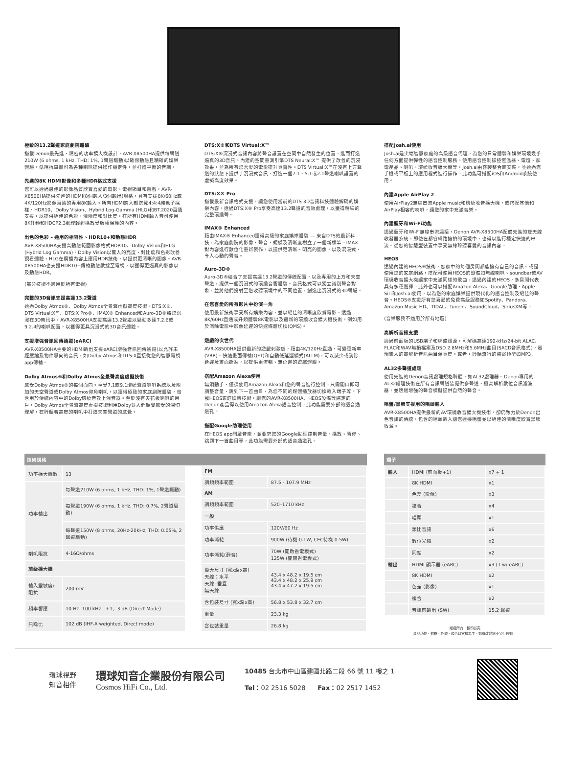極致的13.2聲道家庭劇院體驗
搭載Denon最先進、精密的功率擴大機設計，AVR-X8500HA提供每聲道210W (6 ohms, 1 kHz, THD: 1%, 1聲道驅動)以確保動態且精確的娛樂體驗。低阻抗單體可為各種喇叭提供操作穩定性，並打造平衡的音調。
先進的8K HDMI影像和多種HDR格式支援
您可以透過最佳的影像品質欣賞喜愛的電影、電視節目和遊戲，AVR-X8500HA提供先進的HDMI(8個輸入/3個輸出)規格，具有支援8K/60Hz或4K/120Hz影像直通的專用8K輸入。所有HDMI輸入都搭載4:4:4純色子採樣、HDR10、Dolby Vision、Hybrid Log-Gamma (HLG)和BT.2020直通支援，以提供絕佳的色彩、清晰度和對比度。在所有HDMI輸入皆可使用8K升頻和HDCP2.3處理輕鬆播放受版權保護的內容。
出色的色彩 – 通用的相容性、HDR10+和動態HDR
AVR-X8500HA支援高動態範圍影像格式HDR10、Dolby Vision和HLG (Hybrid Log Gamma)，Dolby Vision以驚人的亮度、對比度和色彩改善觀看體驗，HLG在廣播內容上應用HDR技術，以提供更清晰的圖像。AVR-X8500HA也支援HDR10+傳輸動態數據至電視，以獲得更逼真的影像以及動態HDR。
(部分技術不適用於所有電視)
完整的3D音訊支援高達13.2聲道
透過Dolby Atmos®、Dolby Atmos全景聲虛擬高度技術、DTS:X®、DTS Virtual:X™、DTS:X Pro®、IMAX® Enhanced和Auro-3D®將您沉浸在3D音訊中。AVR-X8500HA支援高達13.2聲道以驅動多達7.2.6或9.2.4的喇叭配置，以獲得更具沉浸式的3D音訊體驗。
支援增強音訊回傳通道(eARC)
AVR-X8500HA主要的HDMI輸出支援eARC(增強音訊回傳通道)以允許未經壓縮及物件導向的音訊，如Dolby Atmos和DTS:X直接從您的智慧電視app傳輸。
Dolby Atmos®和Dolby Atmos全景聲高度虛擬技術
感受Dolby Atmos®的每個面向。享受7.1或9.1環繞聲道喇叭系統以及附加的天空聲道或Dolby Atmos仰角喇叭，以獲得極致的家庭劇院體驗，包含用於傳統內容中的Dolby環繞音效上混音器。至於沒有天花板喇叭的用戶，Dolby Atmos全景聲高度虛擬技術利用Dolby對人們聽覺感受的深切理解，在聆聽者高度的喇叭中打造天空聲道的感覺。
DTS:X®和DTS Virtual:X™
DTS:X®沉浸式音訊內容將聲音設置在空間中自然發生的位置，進而打造逼真的3D音訊。內建的空間重測引擎DTS Neural:X™ 提供了改善的沉浸效果，並為所有您喜愛的電影提升真實性。DTS Virtual:X™在沒有上方聲道的狀態下提供了沉浸式音訊，打造一個7.1、5.1或2.1聲道喇叭設置的虛擬高度效果。
DTS:X® Pro
搭載最新音訊格式支援，讓您使用當前的DTS 3D音訊科技體驗解碼的娛樂內容。透過DTS:X® Pro享受高達13.2聲道的音效處理，以獲得精細的完整環繞聲。
IMAX® Enhanced
藉由IMAX® Enhanced獲得高級的家庭娛樂體驗 — 來自DTS的最新科技，為家庭劇院的影像、聲音、規模及清晰度樹立了一個新標竿。IMAX對內容進行數位化重新製作，以提供更清晰、明亮的圖像，以及沉浸式、令人心動的聲音。
Auro-3D®
Auro-3D®結合了支援高達13.2聲道的傳統配置，以及專用的上方和天空聲道，提供一個沉浸式的環繞音響體驗。音訊格式可以獨立識別聲音對象，並將他們投射至您收聽環境中的不同位置，創造出沉浸式的3D聲場。
在您喜愛的所有影片中扮演一角
使用最新技術享受所有娛樂內容，並以絕佳的清晰度欣賞電影。透過8K/60Hz直通或升頻體驗8K電影以及最新的環繞收音擴大機技術，例如用於消除電影中影像延遲的快速媒體切換(QMS)。
遊戲的次世代
AVR-X8500HA提供最新的遊戲刺激感，藉由4K/120Hz直通、可變更新率(VRR)、快速畫面傳輸(QFT)和自動低延遲模式(ALLM)，可以減少或消除延遲及畫面撕裂，以提供更流暢、無延遲的遊戲體驗。
搭配Amazon Alexa使用
無須動手、僅須使用Amazon Alexa和您的聲音進行控制。只需開口即可調整音量、跳到下一首曲目、為您不同的媒體播放器切換輸入端子等。下載HEOS家庭娛樂技術，讓您的AVR-X8500HA、HEOS設備等選定的Denon產品得以使用Amazon Alexa語音控制。此功能需要外部的語音通道孔。
搭配Google助理使用
在HEOS app開啟音樂，並要求您的Google助理控制音量、播放、暫停、跳到下一首曲目等，此功能需要外部的語音通道孔。
搭配Josh.ai使用
Josh.ai是尖端智慧家庭的高級語音代理，為您的日常體驗和娛樂環境幾乎任何方面提供彈性的語音控制服務。使用語音控制操控恆溫器、電燈、家電產品、喇叭、環繞收音擴大機等。Josh.ai由客製整合商安裝，並透過您手機或平板上的應用程式進行操作。此功能可搭配iOS和Android系統使用。
內建Apple AirPlay 2
使用AirPlay2無線串流Apple music和環繞收音擴大機，或搭配其他和AirPlay相容的喇叭，讓您的家中充滿音樂。
內建藍牙和Wi-Fi功能
透過藍牙和Wi-Fi無線串流連接，Denon AVR-X8500HA配備先進的雙天線收發器系統，即使在都會網路擁擠的環境中，也得以進行穩定快速的串流。從您的智慧型裝置中享受無線聆聽喜愛的音訊內容。
HEOS
透過內建的HEOS®技術，您家中的每個房間都能擁有自己的音訊。或是使用您的家庭網路，搭配可使用HEOS的設備如無線喇叭、soundbar或AV環繞收音擴大機讓家中充滿同樣的歌曲。透過內建的HEOS，多房間代表具有多種選擇。此外也可以搭配Amazon Alexa、Google助理、Apple Siri和Josh.ai使用，以為您的家庭娛樂提供現代化的語音控制及絕佳的聲音。HEOS®支援所有您喜愛的免費高級服務如Spotify、Pandora、Amazon Music HD、TIDAL、TuneIn、SoundCloud、SiriusXM等。
(音樂服務不適用於所有地區)
高解析音訊支援
透過前面板的USB端子和網路訊源，可解碼高達192-kHz/24-bit ALAC、FLAC和WAV無損檔案及DSD 2.8MHz和5.6MHz曲目(SACD音訊格式)，發現驚人的高解析音訊曲目保真度。或者，聆聽流行的檔案類型如MP3。
AL32多聲道處理
使用先進的Denon音訊處理規格聆聽，如AL32處理器。Denon專用的AL32處理技術在所有音訊聲道皆提供多聲道、極高解析數位音訊濾波器，並透過增強的聲音模擬提供自然的聲音。
唱盤/黑膠支援用的唱頭輸入
AVR-X8500HA提供最新的AV環繞收音擴大機技術，卻仍致力於Denon出色音訊的傳統。包含的唱頭輸入讓您連接唱盤並以絕佳的清晰度欣賞黑膠收藏。
技術規格
| 功率擴大機數 | 13 |
| 功率輸出 | 每聲道210W (6 ohms, 1 kHz, THD: 1%, 1聲道驅動) |
| | 每聲道190W (6 ohms, 1 kHz, THD: 0.7%, 2聲道驅動) |
| | 每聲道150W (8 ohms, 20Hz-20kHz, THD: 0.05%, 2聲道驅動) |
| 喇叭阻抗 | 4-16Ω/ohms |
| 前級擴大機 | |
| 輸入靈敏度/阻抗 | 200 mV |
| 頻率響應 | 10 Hz- 100 kHz - +1, -3 dB (Direct Mode) |
| 訊噪比 | 102 dB (IHF-A weighted, Direct mode) |
| FM | |
| --- | --- |
| 調頻頻率範圍 | 87.5 - 107.9 MHz |
| AM | |
| 調頻頻率範圍 | 520–1710 kHz |
| 一般 | |
| 功率供應 | 120V/60 Hz |
| 功率消耗 | 900W (待機 0.1W, CEC待機 0.5W) |
| 功率消耗(靜音) | 70W (開啟省電模式) 125W (關閉省電模式) |
| 最大尺寸 (寬x深x高) 天線：水平 天線: 垂直 無天線 | 43.4 x 48.2 x 19.5 cm 43.4 x 48.2 x 25.9 cm 43.4 x 47.2 x 19.5 cm |
| 含包裝尺寸 (寬x深x高) | 56.8 x 53.8 x 32.7 cm |
| 重量 | 23.3 kg |
| 含包裝重量 | 26.8 kg |
端子
| 輸入 | HDMI (前面板+1) | x7 + 1 |
| | 8K HDMI | x1 |
| | 色差 (影像) | x3 |
| | 複合 | x4 |
| | 唱頭 | x1 |
| | 類比音訊 | x6 |
| | 數位光纖 | x2 |
| | 同軸 | x2 |
| 輸出 | HDMI 顯示器 (eARC) | x3 (1 w/ eARC) |
| | 8K HDMI | x2 |
| | 色差 (影像) | x1 |
| | 複合 | x2 |
| | 音訊前輸出 (SW) | 15.2 聲道 |
版權所有．翻印必究
產品功能、規格、外觀、顏色以實機為主，如有改變恕不另行通知。
環球視野
知音相伴
環球知音企業股份有限公司
Cosmos HiFi Co., Ltd.
10485 台北市中山區建國北路二段 66 號 11 樓之 1
Tel：02 2516 5028 Fax：02 2517 1452